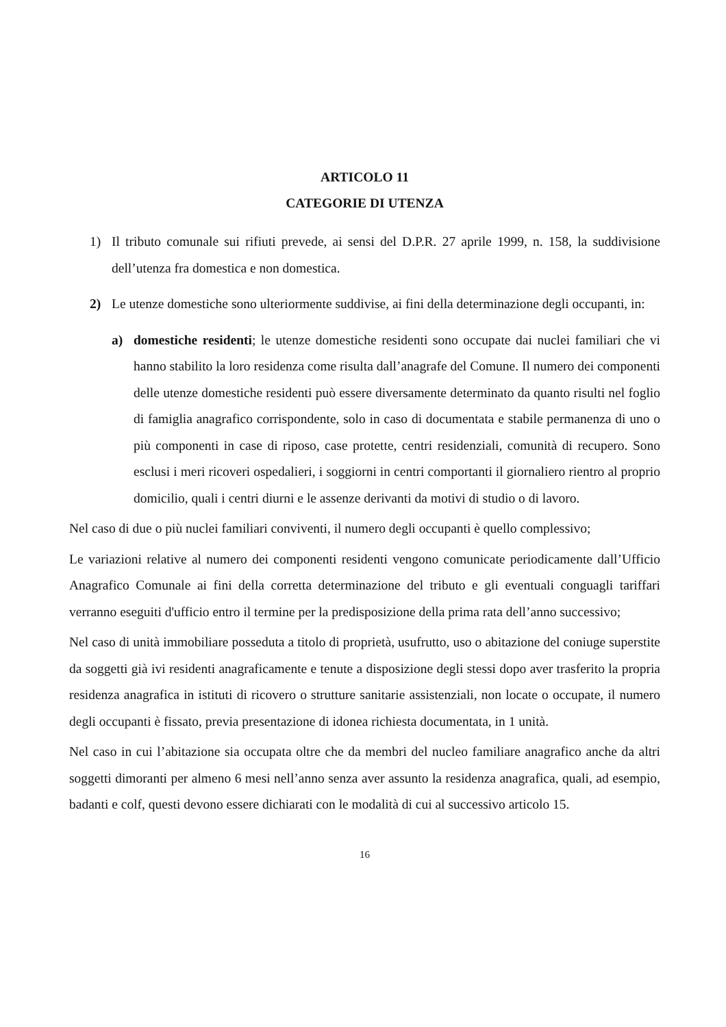ARTICOLO 11
CATEGORIE DI UTENZA
1) Il tributo comunale sui rifiuti prevede, ai sensi del D.P.R. 27 aprile 1999, n. 158, la suddivisione dell’utenza fra domestica e non domestica.
2) Le utenze domestiche sono ulteriormente suddivise, ai fini della determinazione degli occupanti, in:
a) domestiche residenti; le utenze domestiche residenti sono occupate dai nuclei familiari che vi hanno stabilito la loro residenza come risulta dall’anagrafe del Comune. Il numero dei componenti delle utenze domestiche residenti può essere diversamente determinato da quanto risulti nel foglio di famiglia anagrafico corrispondente, solo in caso di documentata e stabile permanenza di uno o più componenti in case di riposo, case protette, centri residenziali, comunità di recupero. Sono esclusi i meri ricoveri ospedalieri, i soggiorni in centri comportanti il giornaliero rientro al proprio domicilio, quali i centri diurni e le assenze derivanti da motivi di studio o di lavoro.
Nel caso di due o più nuclei familiari conviventi, il numero degli occupanti è quello complessivo;
Le variazioni relative al numero dei componenti residenti vengono comunicate periodicamente dall’Ufficio Anagrafico Comunale ai fini della corretta determinazione del tributo e gli eventuali conguagli tariffari verranno eseguiti d'ufficio entro il termine per la predisposizione della prima rata dell’anno successivo;
Nel caso di unità immobiliare posseduta a titolo di proprietà, usufrutto, uso o abitazione del coniuge superstite da soggetti già ivi residenti anagraficamente e tenute a disposizione degli stessi dopo aver trasferito la propria residenza anagrafica in istituti di ricovero o strutture sanitarie assistenziali, non locate o occupate, il numero degli occupanti è fissato, previa presentazione di idonea richiesta documentata, in 1 unità.
Nel caso in cui l’abitazione sia occupata oltre che da membri del nucleo familiare anagrafico anche da altri soggetti dimoranti per almeno 6 mesi nell’anno senza aver assunto la residenza anagrafica, quali, ad esempio, badanti e colf, questi devono essere dichiarati con le modalità di cui al successivo articolo 15.
16